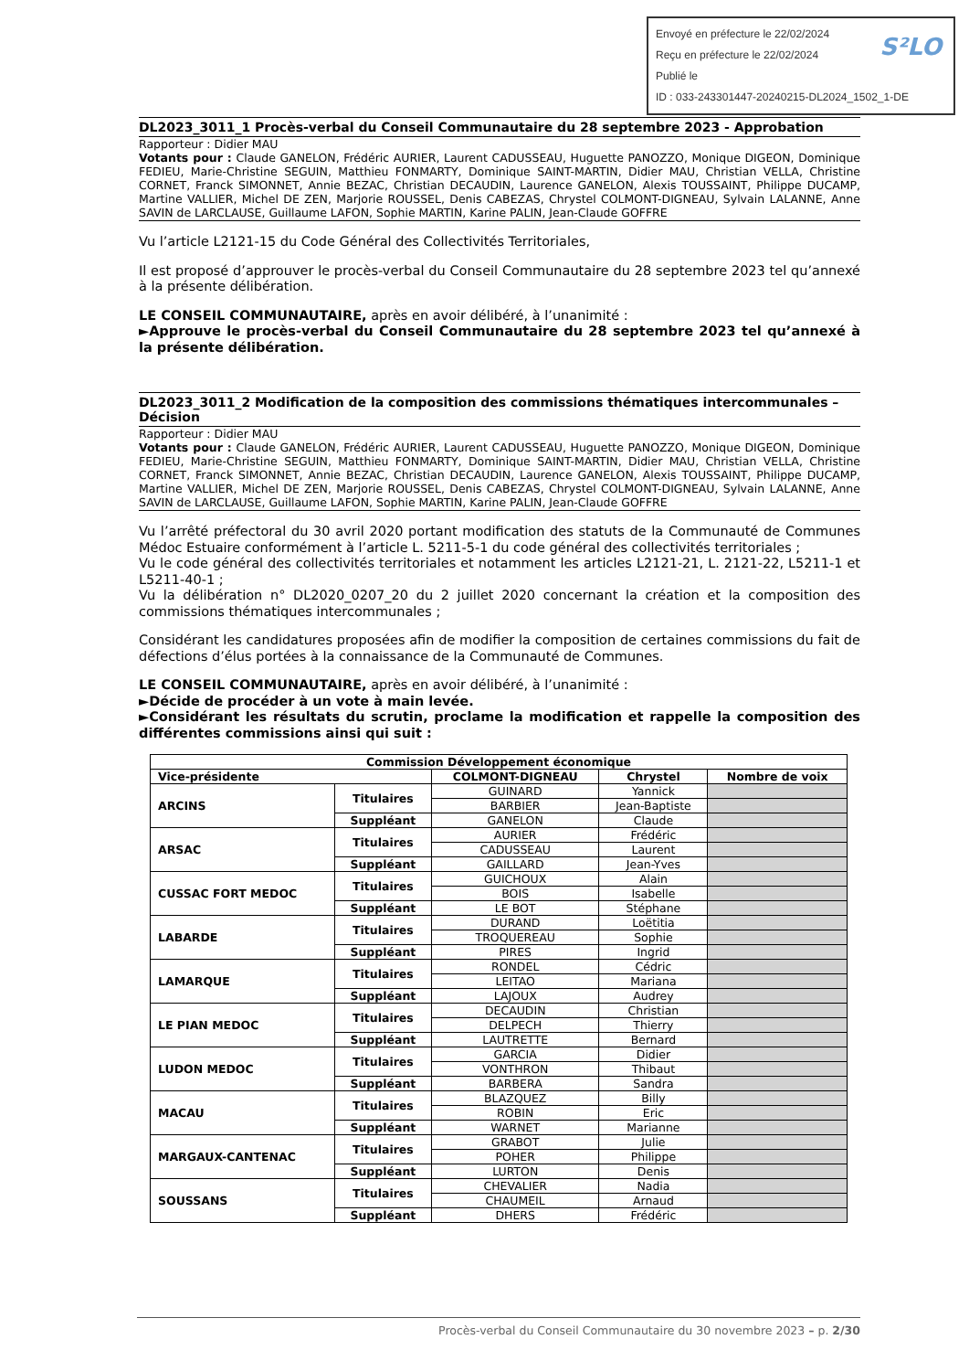Envoyé en préfecture le 22/02/2024
Reçu en préfecture le 22/02/2024
Publié le
ID : 033-243301447-20240215-DL2024_1502_1-DE
S²LO
DL2023_3011_1 Procès-verbal du Conseil Communautaire du 28 septembre 2023 - Approbation
Rapporteur : Didier MAU
Votants pour : Claude GANELON, Frédéric AURIER, Laurent CADUSSEAU, Huguette PANOZZO, Monique DIGEON, Dominique FEDIEU, Marie-Christine SEGUIN, Matthieu FONMARTY, Dominique SAINT-MARTIN, Didier MAU, Christian VELLA, Christine CORNET, Franck SIMONNET, Annie BEZAC, Christian DECAUDIN, Laurence GANELON, Alexis TOUSSAINT, Philippe DUCAMP, Martine VALLIER, Michel DE ZEN, Marjorie ROUSSEL, Denis CABEZAS, Chrystel COLMONT-DIGNEAU, Sylvain LALANNE, Anne SAVIN de LARCLAUSE, Guillaume LAFON, Sophie MARTIN, Karine PALIN, Jean-Claude GOFFRE
Vu l’article L2121-15 du Code Général des Collectivités Territoriales,
Il est proposé d’approuver le procès-verbal du Conseil Communautaire du 28 septembre 2023 tel qu’annexé à la présente délibération.
LE CONSEIL COMMUNAUTAIRE, après en avoir délibéré, à l’unanimité :
►Approuve le procès-verbal du Conseil Communautaire du 28 septembre 2023 tel qu’annexé à la présente délibération.
DL2023_3011_2 Modification de la composition des commissions thématiques intercommunales – Décision
Rapporteur : Didier MAU
Votants pour : Claude GANELON, Frédéric AURIER, Laurent CADUSSEAU, Huguette PANOZZO, Monique DIGEON, Dominique FEDIEU, Marie-Christine SEGUIN, Matthieu FONMARTY, Dominique SAINT-MARTIN, Didier MAU, Christian VELLA, Christine CORNET, Franck SIMONNET, Annie BEZAC, Christian DECAUDIN, Laurence GANELON, Alexis TOUSSAINT, Philippe DUCAMP, Martine VALLIER, Michel DE ZEN, Marjorie ROUSSEL, Denis CABEZAS, Chrystel COLMONT-DIGNEAU, Sylvain LALANNE, Anne SAVIN de LARCLAUSE, Guillaume LAFON, Sophie MARTIN, Karine PALIN, Jean-Claude GOFFRE
Vu l’arrêté préfectoral du 30 avril 2020 portant modification des statuts de la Communauté de Communes Médoc Estuaire conformément à l’article L. 5211-5-1 du code général des collectivités territoriales ;
Vu le code général des collectivités territoriales et notamment les articles L2121-21, L. 2121-22, L5211-1 et L5211-40-1 ;
Vu la délibération n° DL2020_0207_20 du 2 juillet 2020 concernant la création et la composition des commissions thématiques intercommunales ;
Considérant les candidatures proposées afin de modifier la composition de certaines commissions du fait de défections d’élus portées à la connaissance de la Communauté de Communes.
LE CONSEIL COMMUNAUTAIRE, après en avoir délibéré, à l’unanimité :
►Décide de procéder à un vote à main levée.
►Considérant les résultats du scrutin, proclame la modification et rappelle la composition des différentes commissions ainsi qui suit :
| Commission Développement économique | | | | |
| --- | --- | --- | --- | --- |
| Vice-présidente | | COLMONT-DIGNEAU | Chrystel | Nombre de voix |
| ARCINS | Titulaires | GUINARD | Yannick | |
| | | BARBIER | Jean-Baptiste | |
| | Suppléant | GANELON | Claude | |
| ARSAC | Titulaires | AURIER | Frédéric | |
| | | CADUSSEAU | Laurent | |
| | Suppléant | GAILLARD | Jean-Yves | |
| CUSSAC FORT MEDOC | Titulaires | GUICHOUX | Alain | |
| | | BOIS | Isabelle | |
| | Suppléant | LE BOT | Stéphane | |
| LABARDE | Titulaires | DURAND | Loëtitia | |
| | | TROQUEREAU | Sophie | |
| | Suppléant | PIRES | Ingrid | |
| LAMARQUE | Titulaires | RONDEL | Cédric | |
| | | LEITAO | Mariana | |
| | Suppléant | LAJOUX | Audrey | |
| LE PIAN MEDOC | Titulaires | DECAUDIN | Christian | |
| | | DELPECH | Thierry | |
| | Suppléant | LAUTRETTE | Bernard | |
| LUDON MEDOC | Titulaires | GARCIA | Didier | |
| | | VONTHRON | Thibaut | |
| | Suppléant | BARBERA | Sandra | |
| MACAU | Titulaires | BLAZQUEZ | Billy | |
| | | ROBIN | Eric | |
| | Suppléant | WARNET | Marianne | |
| MARGAUX-CANTENAC | Titulaires | GRABOT | Julie | |
| | | POHER | Philippe | |
| | Suppléant | LURTON | Denis | |
| SOUSSANS | Titulaires | CHEVALIER | Nadia | |
| | | CHAUMEIL | Arnaud | |
| | Suppléant | DHERS | Frédéric | |
Procès-verbal du Conseil Communautaire du 30 novembre 2023 – p. 2/30